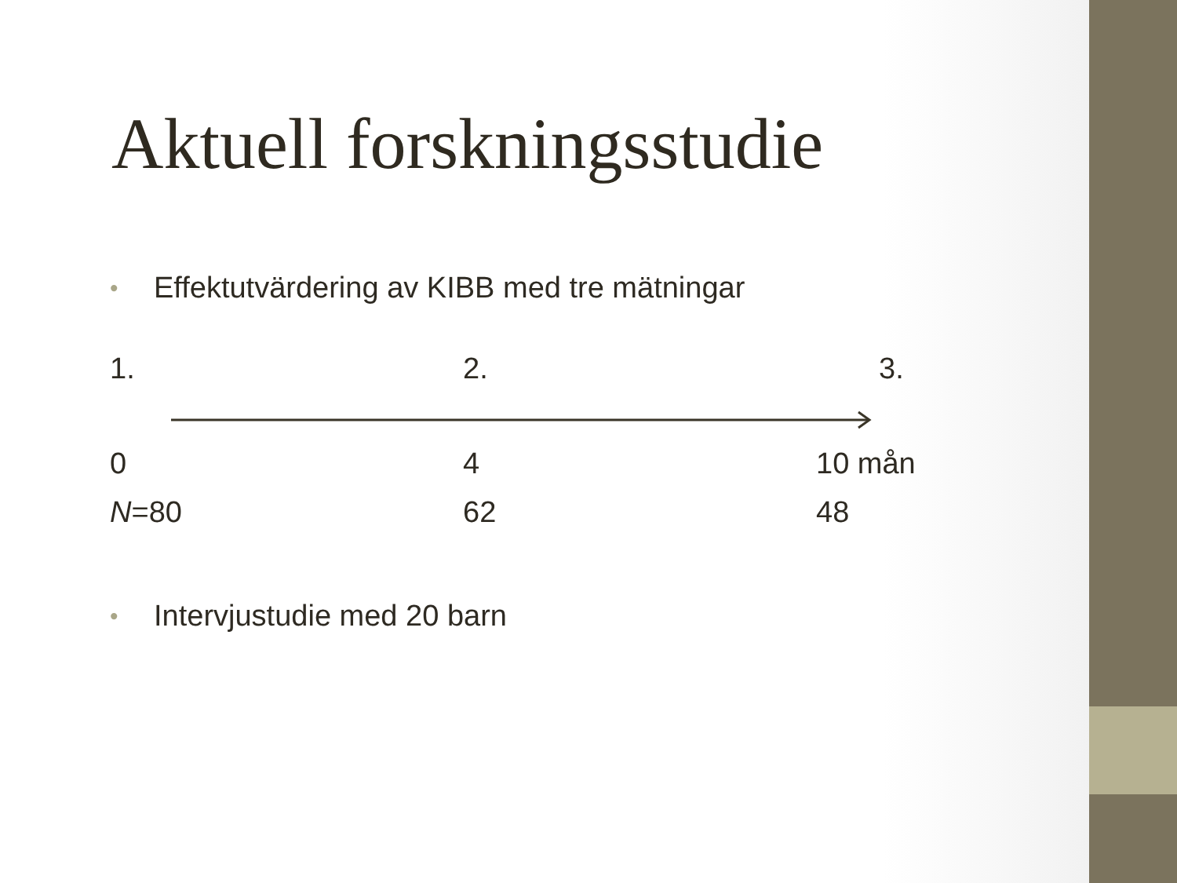Aktuell forskningsstudie
• Effektutvärdering av KIBB med tre mätningar
1. 2. 3.
0 4 10 mån
N=80 62 48
• Intervjustudie med 20 barn